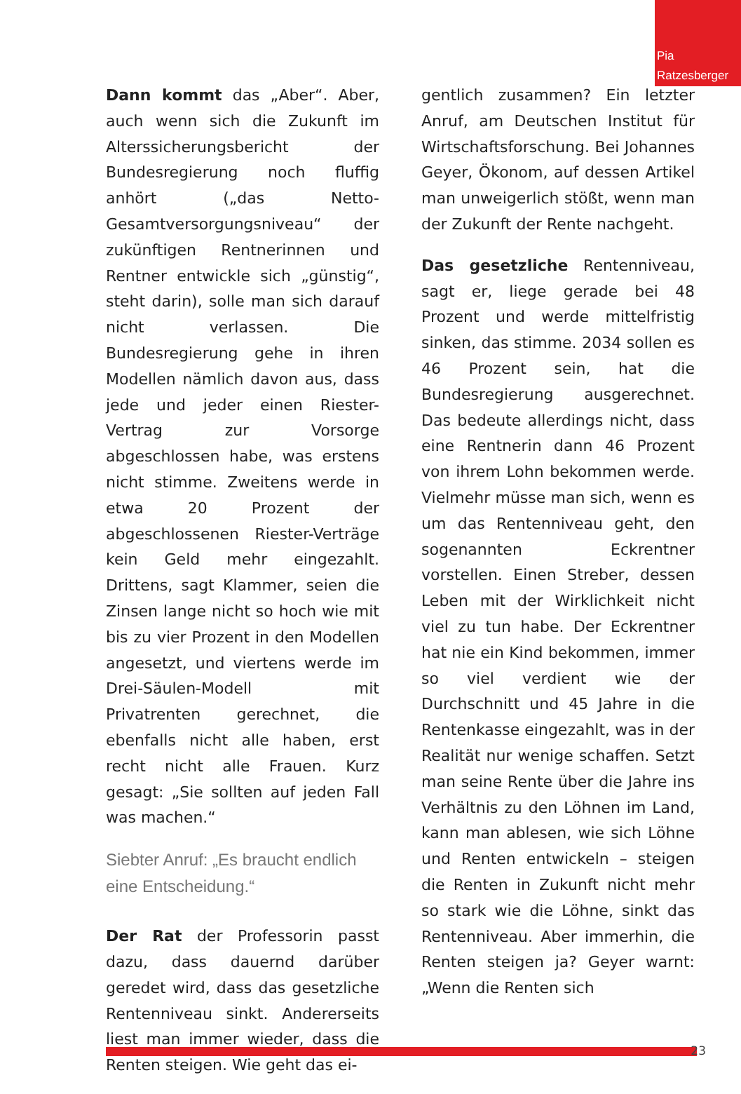Pia Ratzesberger
Dann kommt das „Aber“. Aber, auch wenn sich die Zukunft im Alterssicherungsbericht der Bundesregierung noch fluffig anhört („das Netto-Gesamtversorgungsniveau“ der zukünftigen Rentnerinnen und Rentner entwickle sich „günstig“, steht darin), solle man sich darauf nicht verlassen. Die Bundesregierung gehe in ihren Modellen nämlich davon aus, dass jede und jeder einen Riester-Vertrag zur Vorsorge abgeschlossen habe, was erstens nicht stimme. Zweitens werde in etwa 20 Prozent der abgeschlossenen Riester-Verträge kein Geld mehr eingezahlt. Drittens, sagt Klammer, seien die Zinsen lange nicht so hoch wie mit bis zu vier Prozent in den Modellen angesetzt, und viertens werde im Drei-Säulen-Modell mit Privatrenten gerechnet, die ebenfalls nicht alle haben, erst recht nicht alle Frauen. Kurz gesagt: „Sie sollten auf jeden Fall was machen.“
Siebter Anruf: „Es braucht endlich eine Entscheidung.“
Der Rat der Professorin passt dazu, dass dauernd darüber geredet wird, dass das gesetzliche Rentenniveau sinkt. Andererseits liest man immer wieder, dass die Renten steigen. Wie geht das ei-
gentlich zusammen? Ein letzter Anruf, am Deutschen Institut für Wirtschaftsforschung. Bei Johannes Geyer, Ökonom, auf dessen Artikel man unweigerlich stößt, wenn man der Zukunft der Rente nachgeht.
Das gesetzliche Rentenniveau, sagt er, liege gerade bei 48 Prozent und werde mittelfristig sinken, das stimme. 2034 sollen es 46 Prozent sein, hat die Bundesregierung ausgerechnet. Das bedeute allerdings nicht, dass eine Rentnerin dann 46 Prozent von ihrem Lohn bekommen werde. Vielmehr müsse man sich, wenn es um das Rentenniveau geht, den sogenannten Eckrentner vorstellen. Einen Streber, dessen Leben mit der Wirklichkeit nicht viel zu tun habe. Der Eckrentner hat nie ein Kind bekommen, immer so viel verdient wie der Durchschnitt und 45 Jahre in die Rentenkasse eingezahlt, was in der Realität nur wenige schaffen. Setzt man seine Rente über die Jahre ins Verhältnis zu den Löhnen im Land, kann man ablesen, wie sich Löhne und Renten entwickeln – steigen die Renten in Zukunft nicht mehr so stark wie die Löhne, sinkt das Rentenniveau. Aber immerhin, die Renten steigen ja? Geyer warnt: „Wenn die Renten sich
23